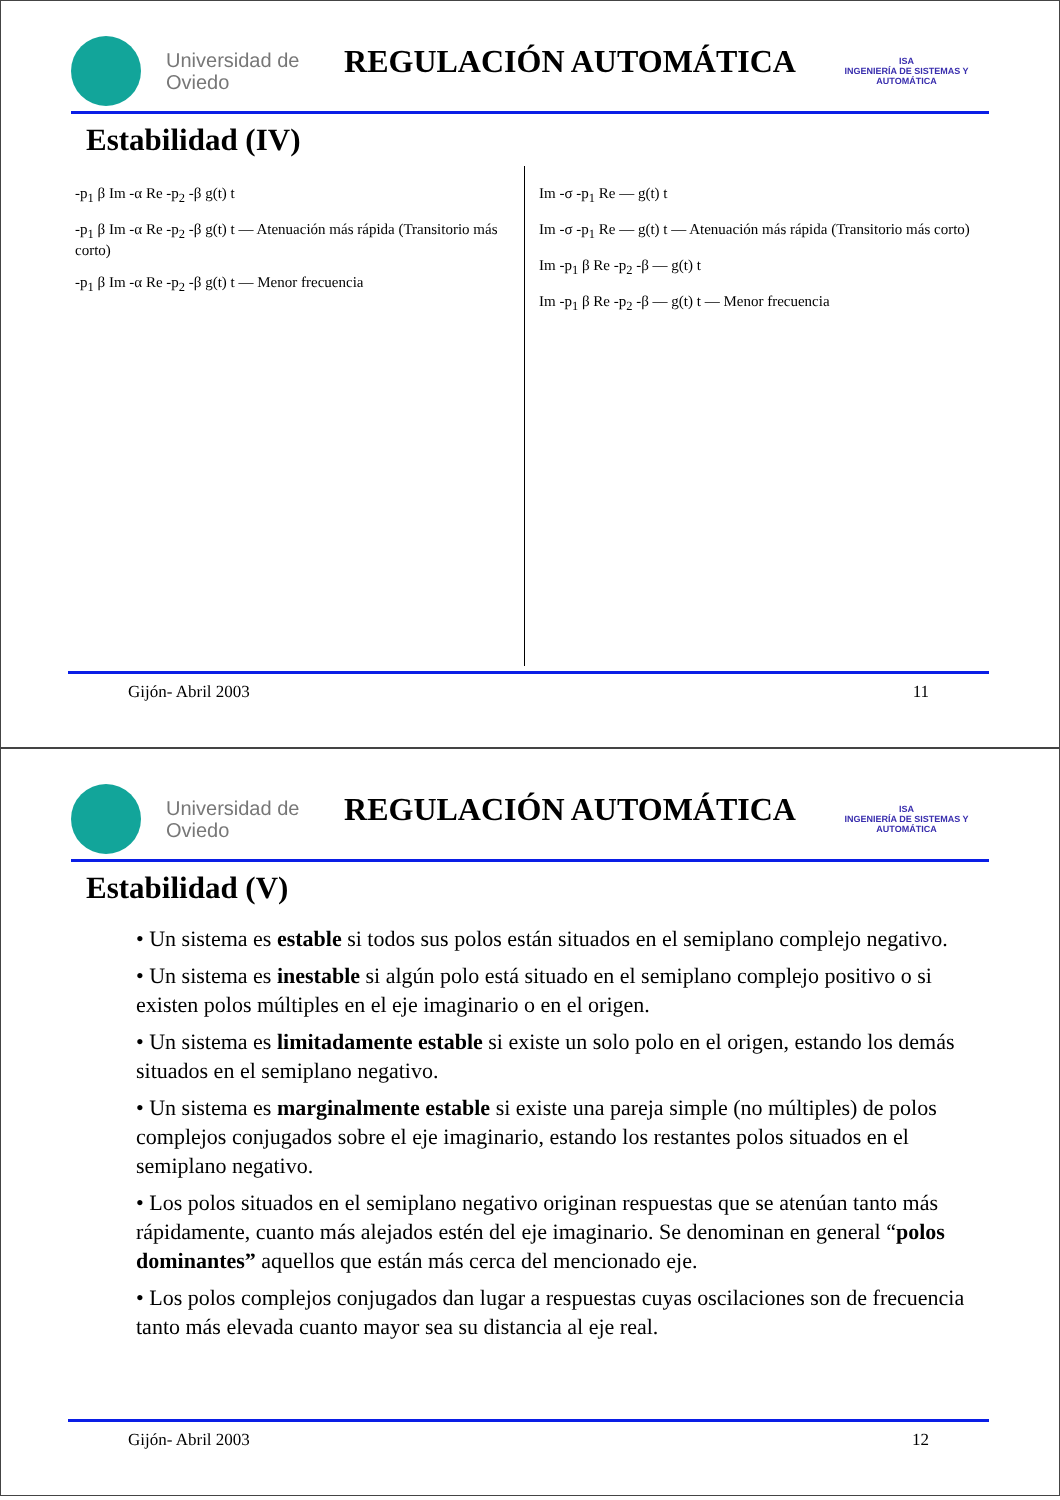Universidad de Oviedo
REGULACIÓN AUTOMÁTICA
ISA
INGENIERÍA DE SISTEMAS Y AUTOMÁTICA
Estabilidad (IV)
-p<sub>1</sub> β Im -α Re -p<sub>2</sub> -β g(t) t
-p<sub>1</sub> β Im -α Re -p<sub>2</sub> -β g(t) t — Atenuación más rápida (Transitorio más corto)
-p<sub>1</sub> β Im -α Re -p<sub>2</sub> -β g(t) t — Menor frecuencia
Im -σ -p<sub>1</sub> Re — g(t) t
Im -σ -p<sub>1</sub> Re — g(t) t — Atenuación más rápida (Transitorio más corto)
Im -p<sub>1</sub> β Re -p<sub>2</sub> -β — g(t) t
Im -p<sub>1</sub> β Re -p<sub>2</sub> -β — g(t) t — Menor frecuencia
Gijón- Abril 2003 11
Universidad de Oviedo
REGULACIÓN AUTOMÁTICA
ISA
INGENIERÍA DE SISTEMAS Y AUTOMÁTICA
Estabilidad (V)
• Un sistema es estable si todos sus polos están situados en el semiplano complejo negativo.
• Un sistema es inestable si algún polo está situado en el semiplano complejo positivo o si existen polos múltiples en el eje imaginario o en el origen.
• Un sistema es limitadamente estable si existe un solo polo en el origen, estando los demás situados en el semiplano negativo.
• Un sistema es marginalmente estable si existe una pareja simple (no múltiples) de polos complejos conjugados sobre el eje imaginario, estando los restantes polos situados en el semiplano negativo.
• Los polos situados en el semiplano negativo originan respuestas que se atenúan tanto más rápidamente, cuanto más alejados estén del eje imaginario. Se denominan en general “polos dominantes” aquellos que están más cerca del mencionado eje.
• Los polos complejos conjugados dan lugar a respuestas cuyas oscilaciones son de frecuencia tanto más elevada cuanto mayor sea su distancia al eje real.
Gijón- Abril 2003 12